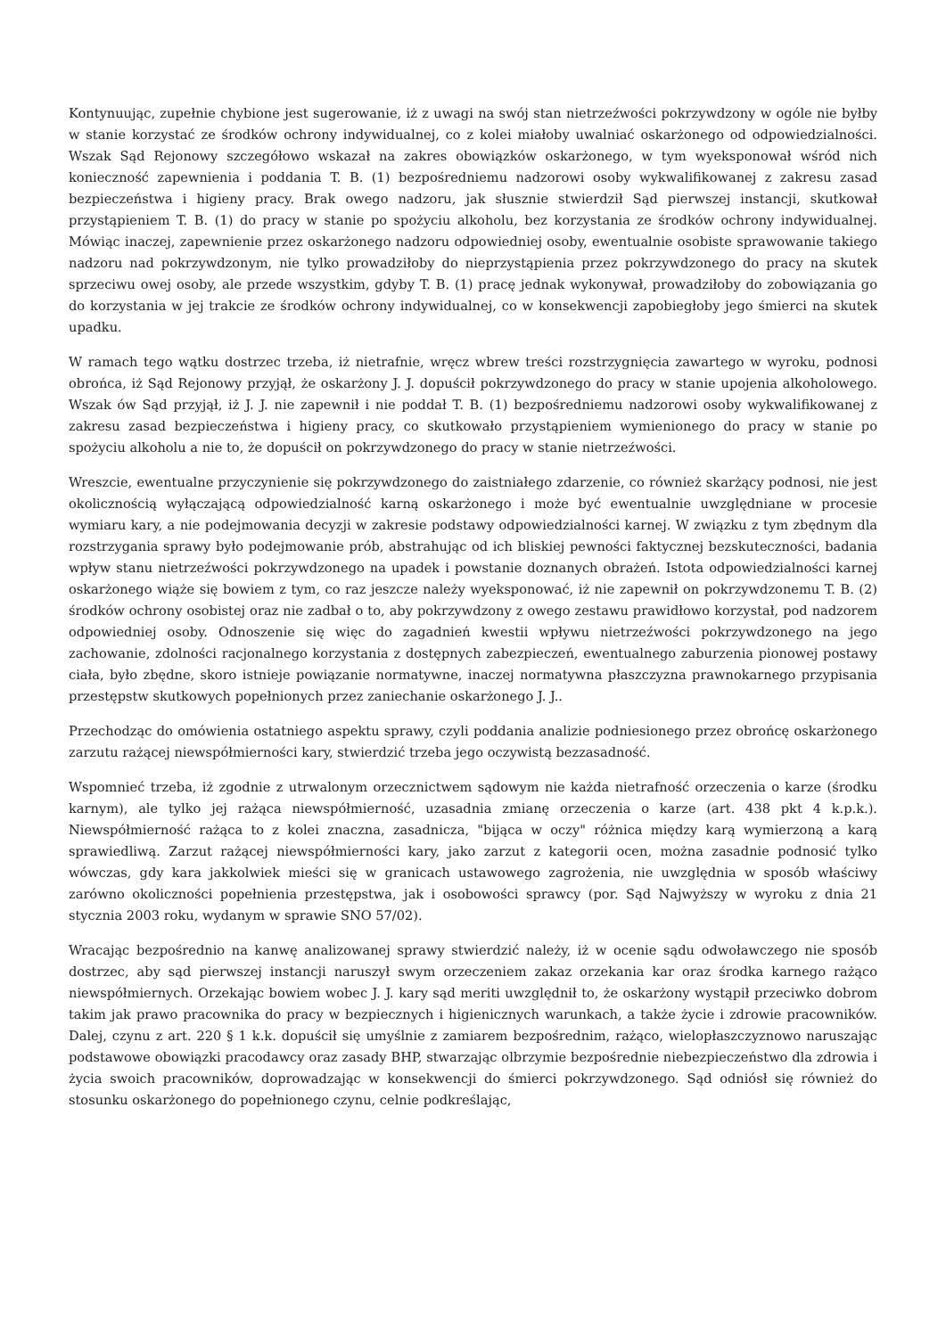Kontynuując, zupełnie chybione jest sugerowanie, iż z uwagi na swój stan nietrzeźwości pokrzywdzony w ogóle nie byłby w stanie korzystać ze środków ochrony indywidualnej, co z kolei miałoby uwalniać oskarżonego od odpowiedzialności. Wszak Sąd Rejonowy szczegółowo wskazał na zakres obowiązków oskarżonego, w tym wyeksponował wśród nich konieczność zapewnienia i poddania T. B. (1) bezpośredniemu nadzorowi osoby wykwalifikowanej z zakresu zasad bezpieczeństwa i higieny pracy. Brak owego nadzoru, jak słusznie stwierdził Sąd pierwszej instancji, skutkował przystąpieniem T. B. (1) do pracy w stanie po spożyciu alkoholu, bez korzystania ze środków ochrony indywidualnej. Mówiąc inaczej, zapewnienie przez oskarżonego nadzoru odpowiedniej osoby, ewentualnie osobiste sprawowanie takiego nadzoru nad pokrzywdzonym, nie tylko prowadziłoby do nieprzystąpienia przez pokrzywdzonego do pracy na skutek sprzeciwu owej osoby, ale przede wszystkim, gdyby T. B. (1) pracę jednak wykonywał, prowadziłoby do zobowiązania go do korzystania w jej trakcie ze środków ochrony indywidualnej, co w konsekwencji zapobiegłoby jego śmierci na skutek upadku.
W ramach tego wątku dostrzec trzeba, iż nietrafnie, wręcz wbrew treści rozstrzygnięcia zawartego w wyroku, podnosi obrońca, iż Sąd Rejonowy przyjął, że oskarżony J. J. dopuścił pokrzywdzonego do pracy w stanie upojenia alkoholowego. Wszak ów Sąd przyjął, iż J. J. nie zapewnił i nie poddał T. B. (1) bezpośredniemu nadzorowi osoby wykwalifikowanej z zakresu zasad bezpieczeństwa i higieny pracy, co skutkowało przystąpieniem wymienionego do pracy w stanie po spożyciu alkoholu a nie to, że dopuścił on pokrzywdzonego do pracy w stanie nietrzeźwości.
Wreszcie, ewentualne przyczynienie się pokrzywdzonego do zaistniałego zdarzenie, co również skarżący podnosi, nie jest okolicznością wyłączającą odpowiedzialność karną oskarżonego i może być ewentualnie uwzględniane w procesie wymiaru kary, a nie podejmowania decyzji w zakresie podstawy odpowiedzialności karnej. W związku z tym zbędnym dla rozstrzygania sprawy było podejmowanie prób, abstrahując od ich bliskiej pewności faktycznej bezskuteczności, badania wpływ stanu nietrzeźwości pokrzywdzonego na upadek i powstanie doznanych obrażeń. Istota odpowiedzialności karnej oskarżonego wiąże się bowiem z tym, co raz jeszcze należy wyeksponować, iż nie zapewnił on pokrzywdzonemu T. B. (2) środków ochrony osobistej oraz nie zadbał o to, aby pokrzywdzony z owego zestawu prawidłowo korzystał, pod nadzorem odpowiedniej osoby. Odnoszenie się więc do zagadnień kwestii wpływu nietrzeźwości pokrzywdzonego na jego zachowanie, zdolności racjonalnego korzystania z dostępnych zabezpieczeń, ewentualnego zaburzenia pionowej postawy ciała, było zbędne, skoro istnieje powiązanie normatywne, inaczej normatywna płaszczyzna prawnokarnego przypisania przestępstw skutkowych popełnionych przez zaniechanie oskarżonego J. J..
Przechodząc do omówienia ostatniego aspektu sprawy, czyli poddania analizie podniesionego przez obrońcę oskarżonego zarzutu rażącej niewspółmierności kary, stwierdzić trzeba jego oczywistą bezzasadność.
Wspomnieć trzeba, iż zgodnie z utrwalonym orzecznictwem sądowym nie każda nietrafność orzeczenia o karze (środku karnym), ale tylko jej rażąca niewspółmierność, uzasadnia zmianę orzeczenia o karze (art. 438 pkt 4 k.p.k.). Niewspółmierność rażąca to z kolei znaczna, zasadnicza, "bijąca w oczy" różnica między karą wymierzoną a karą sprawiedliwą. Zarzut rażącej niewspółmierności kary, jako zarzut z kategorii ocen, można zasadnie podnosić tylko wówczas, gdy kara jakkolwiek mieści się w granicach ustawowego zagrożenia, nie uwzględnia w sposób właściwy zarówno okoliczności popełnienia przestępstwa, jak i osobowości sprawcy (por. Sąd Najwyższy w wyroku z dnia 21 stycznia 2003 roku, wydanym w sprawie SNO 57/02).
Wracając bezpośrednio na kanwę analizowanej sprawy stwierdzić należy, iż w ocenie sądu odwoławczego nie sposób dostrzec, aby sąd pierwszej instancji naruszył swym orzeczeniem zakaz orzekania kar oraz środka karnego rażąco niewspółmiernych. Orzekając bowiem wobec J. J. kary sąd meriti uwzględnił to, że oskarżony wystąpił przeciwko dobrom takim jak prawo pracownika do pracy w bezpiecznych i higienicznych warunkach, a także życie i zdrowie pracowników. Dalej, czynu z art. 220 § 1 k.k. dopuścił się umyślnie z zamiarem bezpośrednim, rażąco, wielopłaszczyznowo naruszając podstawowe obowiązki pracodawcy oraz zasady BHP, stwarzając olbrzymie bezpośrednie niebezpieczeństwo dla zdrowia i życia swoich pracowników, doprowadzając w konsekwencji do śmierci pokrzywdzonego. Sąd odniósł się również do stosunku oskarżonego do popełnionego czynu, celnie podkreślając,